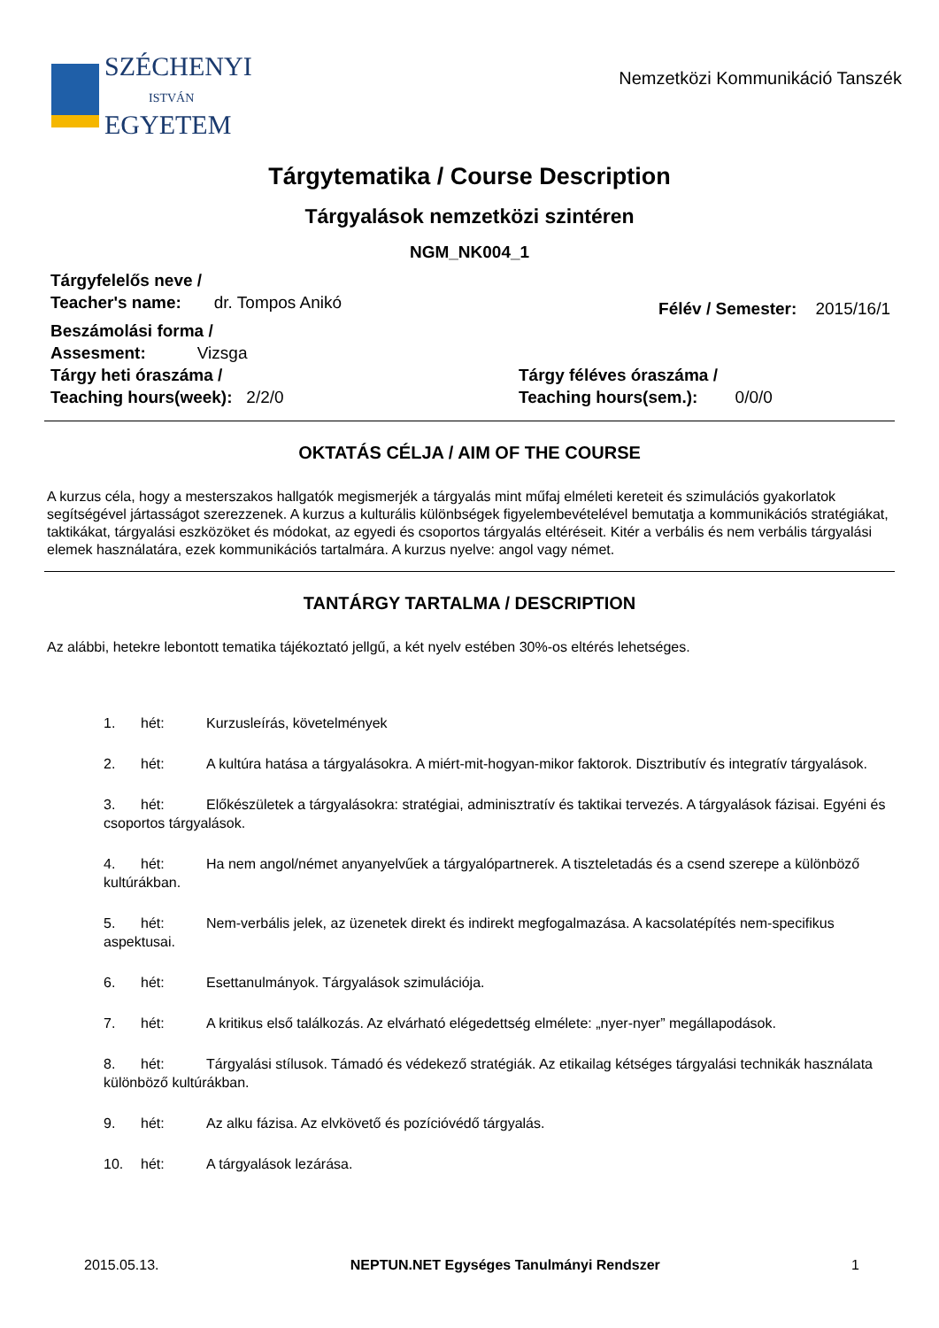SZÉCHENYI
ISTVÁN
EGYETEM
Nemzetközi Kommunikáció Tanszék
Tárgytematika / Course Description
Tárgyalások nemzetközi szintéren
NGM_NK004_1
Tárgyfelelős neve /
Teacher's name: dr. Tompos Anikó
Félév / Semester: 2015/16/1
Beszámolási forma /
Assesment: Vizsga
Tárgy heti óraszáma /
Teaching hours(week): 2/2/0
Tárgy féléves óraszáma /
Teaching hours(sem.): 0/0/0
OKTATÁS CÉLJA / AIM OF THE COURSE
A kurzus céla, hogy a mesterszakos hallgatók megismerjék a tárgyalás mint műfaj elméleti kereteit és szimulációs gyakorlatok segítségével jártasságot szerezzenek. A kurzus a kulturális különbségek figyelembevételével bemutatja a kommunikációs stratégiákat, taktikákat, tárgyalási eszközöket és módokat, az egyedi és csoportos tárgyalás eltéréseit. Kitér a verbális és nem verbális tárgyalási elemek használatára, ezek kommunikációs tartalmára. A kurzus nyelve: angol vagy német.
TANTÁRGY TARTALMA / DESCRIPTION
Az alábbi, hetekre lebontott tematika tájékoztató jellgű, a két nyelv estében 30%-os eltérés lehetséges.
1. hét: Kurzusleírás, követelmények
2. hét: A kultúra hatása a tárgyalásokra. A miért-mit-hogyan-mikor faktorok. Disztributív és integratív tárgyalások.
3. hét: Előkészületek a tárgyalásokra: stratégiai, adminisztratív és taktikai tervezés. A tárgyalások fázisai. Egyéni és csoportos tárgyalások.
4. hét: Ha nem angol/német anyanyelvűek a tárgyalópartnerek. A tiszteletadás és a csend szerepe a különböző kultúrákban.
5. hét: Nem-verbális jelek, az üzenetek direkt és indirekt megfogalmazása. A kacsolatépítés nem-specifikus aspektusai.
6. hét: Esettanulmányok. Tárgyalások szimulációja.
7. hét: A kritikus első találkozás. Az elvárható elégedettség elmélete: „nyer-nyer” megállapodások.
8. hét: Tárgyalási stílusok. Támadó és védekező stratégiák. Az etikailag kétséges tárgyalási technikák használata különböző kultúrákban.
9. hét: Az alku fázisa. Az elvkövető és pozícióvédő tárgyalás.
10. hét: A tárgyalások lezárása.
2015.05.13. NEPTUN.NET Egységes Tanulmányi Rendszer 1